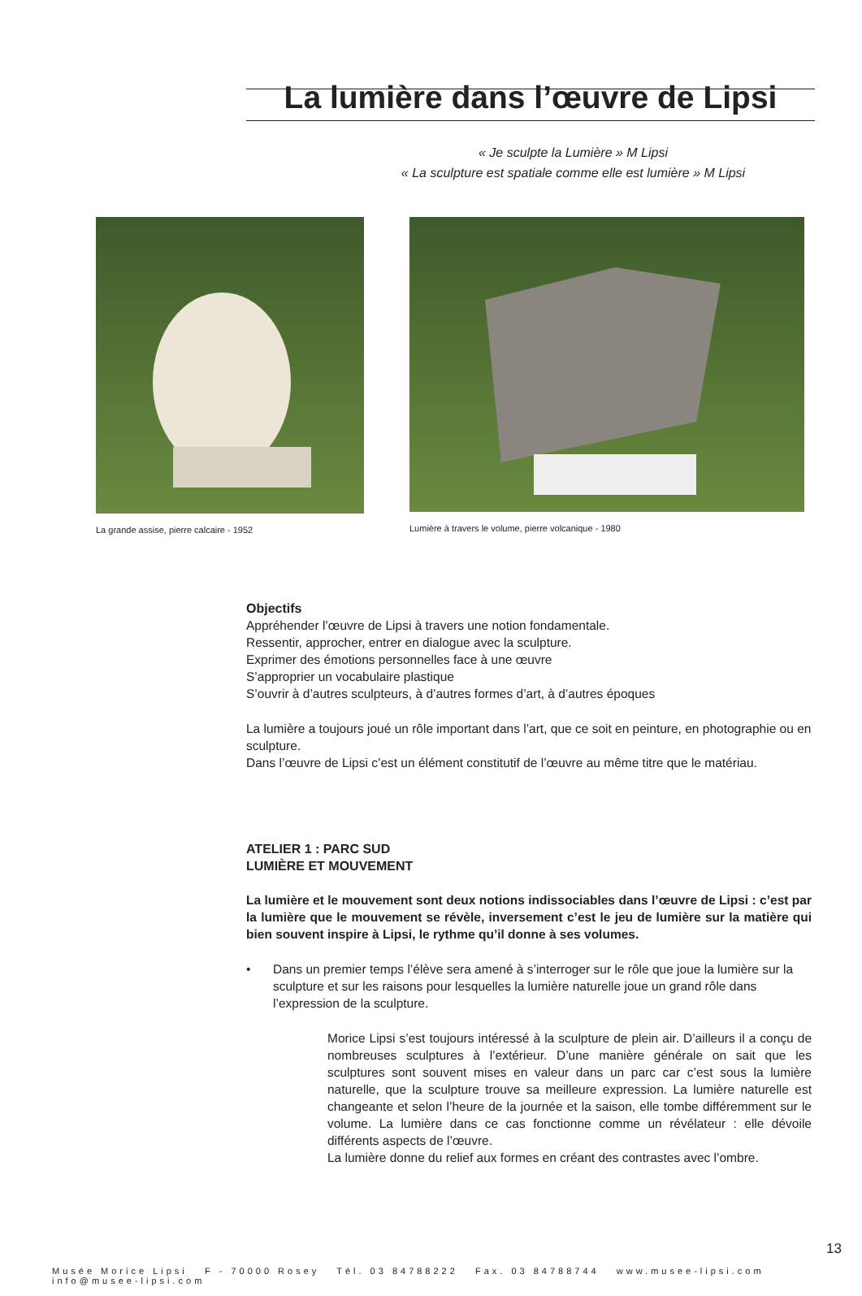La lumière dans l’œuvre de Lipsi
« Je sculpte la Lumière » M Lipsi
« La sculpture est spatiale comme elle est lumière » M Lipsi
La grande assise, pierre calcaire - 1952
Lumière à travers le volume, pierre volcanique - 1980
Objectifs
Appréhender l’œuvre de Lipsi à travers une notion fondamentale.
Ressentir, approcher, entrer en dialogue avec la sculpture.
Exprimer des émotions personnelles face à une œuvre
S’approprier un vocabulaire plastique
S’ouvrir à d’autres sculpteurs, à d’autres formes d’art, à d’autres époques
La lumière a toujours joué un rôle important dans l’art, que ce soit en peinture, en photographie ou en sculpture.
Dans l’œuvre de Lipsi c’est un élément constitutif de l’œuvre au même titre que le matériau.
ATELIER 1 : PARC SUD
LUMIÈRE ET MOUVEMENT
La lumière et le mouvement sont deux notions indissociables dans l’œuvre de Lipsi : c’est par la lumière que le mouvement se révèle, inversement c’est le jeu de lumière sur la matière qui bien souvent inspire à Lipsi, le rythme qu’il donne à ses volumes.
• Dans un premier temps l’élève sera amené à s’interroger sur le rôle que joue la lumière sur la sculpture et sur les raisons pour lesquelles la lumière naturelle joue un grand rôle dans l’expression de la sculpture.
Morice Lipsi s’est toujours intéressé à la sculpture de plein air. D’ailleurs il a conçu de nombreuses sculptures à l’extérieur. D’une manière générale on sait que les sculptures sont souvent mises en valeur dans un parc car c’est sous la lumière naturelle, que la sculpture trouve sa meilleure expression. La lumière naturelle est changeante et selon l’heure de la journée et la saison, elle tombe différemment sur le volume. La lumière dans ce cas fonctionne comme un révélateur : elle dévoile différents aspects de l’œuvre.
La lumière donne du relief aux formes en créant des contrastes avec l’ombre.
13
Musée Morice Lipsi F - 70000 Rosey Tél. 03 84788222 Fax. 03 84788744 www.musee-lipsi.com info@musee-lipsi.com